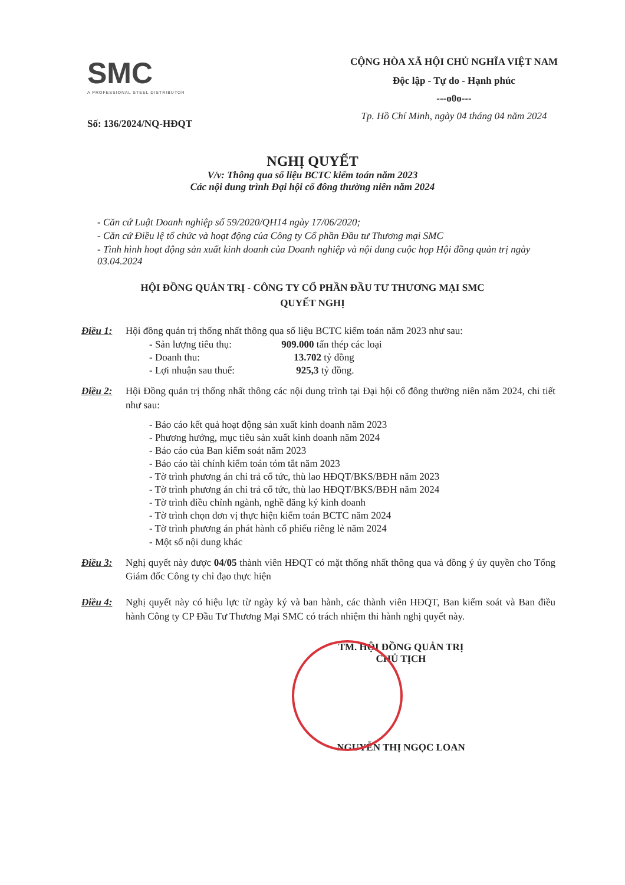SMC
A PROFESSIONAL STEEL DISTRIBUTOR
Số: 136/2024/NQ-HĐQT
CỘNG HÒA XÃ HỘI CHỦ NGHĨA VIỆT NAM
Độc lập - Tự do - Hạnh phúc
---o0o---
Tp. Hồ Chí Minh, ngày 04 tháng 04 năm 2024
NGHỊ QUYẾT
V/v: Thông qua số liệu BCTC kiểm toán năm 2023
Các nội dung trình Đại hội cổ đông thường niên năm 2024
- Căn cứ Luật Doanh nghiệp số 59/2020/QH14 ngày 17/06/2020;
- Căn cứ Điều lệ tổ chức và hoạt động của Công ty Cổ phần Đầu tư Thương mại SMC
- Tình hình hoạt động sản xuất kinh doanh của Doanh nghiệp và nội dung cuộc họp Hội đồng quản trị ngày 03.04.2024
HỘI ĐỒNG QUẢN TRỊ - CÔNG TY CỔ PHẦN ĐẦU TƯ THƯƠNG MẠI SMC
QUYẾT NGHỊ
Điều 1: Hội đồng quản trị thống nhất thông qua số liệu BCTC kiểm toán năm 2023 như sau:
- Sản lượng tiêu thụ: 909.000 tấn thép các loại
- Doanh thu: 13.702 tỷ đồng
- Lợi nhuận sau thuế: 925,3 tỷ đồng.
Điều 2: Hội Đồng quản trị thống nhất thông các nội dung trình tại Đại hội cổ đông thường niên năm 2024, chi tiết như sau:
- Báo cáo kết quả hoạt động sản xuất kinh doanh năm 2023
- Phương hướng, mục tiêu sản xuất kinh doanh năm 2024
- Báo cáo của Ban kiểm soát năm 2023
- Báo cáo tài chính kiểm toán tóm tắt năm 2023
- Tờ trình phương án chi trả cổ tức, thù lao HĐQT/BKS/BĐH năm 2023
- Tờ trình phương án chi trả cổ tức, thù lao HĐQT/BKS/BĐH năm 2024
- Tờ trình điều chỉnh ngành, nghề đăng ký kinh doanh
- Tờ trình chọn đơn vị thực hiện kiểm toán BCTC năm 2024
- Tờ trình phương án phát hành cổ phiếu riêng lẻ năm 2024
- Một số nội dung khác
Điều 3: Nghị quyết này được 04/05 thành viên HĐQT có mặt thống nhất thông qua và đồng ý ủy quyền cho Tổng Giám đốc Công ty chỉ đạo thực hiện
Điều 4: Nghị quyết này có hiệu lực từ ngày ký và ban hành, các thành viên HĐQT, Ban kiểm soát và Ban điều hành Công ty CP Đầu Tư Thương Mại SMC có trách nhiệm thi hành nghị quyết này.
TM. HỘI ĐỒNG QUẢN TRỊ
CHỦ TỊCH
NGUYỄN THỊ NGỌC LOAN